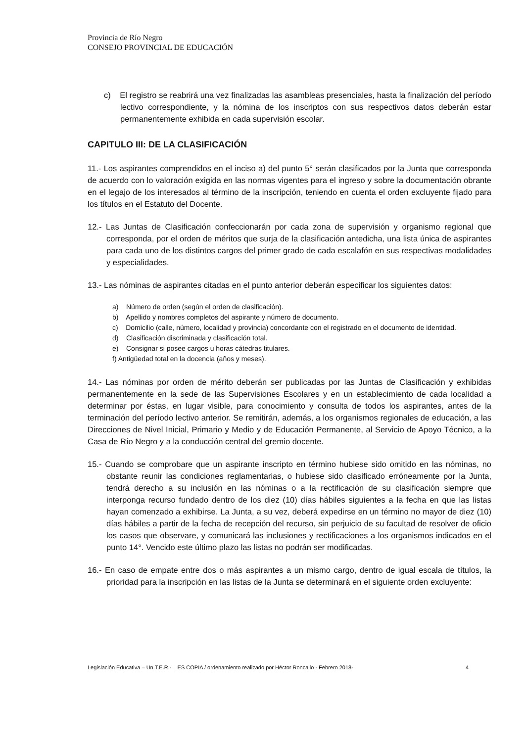Provincia de Río Negro
CONSEJO PROVINCIAL DE EDUCACIÓN
c) El registro se reabrirá una vez finalizadas las asambleas presenciales, hasta la finalización del período lectivo correspondiente, y la nómina de los inscriptos con sus respectivos datos deberán estar permanentemente exhibida en cada supervisión escolar.
CAPITULO III: DE LA CLASIFICACIÓN
11.- Los aspirantes comprendidos en el inciso a) del punto 5° serán clasificados por la Junta que corresponda de acuerdo con lo valoración exigida en las normas vigentes para el ingreso y sobre la documentación obrante en el legajo de los interesados al término de la inscripción, teniendo en cuenta el orden excluyente fijado para los títulos en el Estatuto del Docente.
12.- Las Juntas de Clasificación confeccionarán por cada zona de supervisión y organismo regional que corresponda, por el orden de méritos que surja de la clasificación antedicha, una lista única de aspirantes para cada uno de los distintos cargos del primer grado de cada escalafón en sus respectivas modalidades y especialidades.
13.- Las nóminas de aspirantes citadas en el punto anterior deberán especificar los siguientes datos:
a) Número de orden (según el orden de clasificación).
b) Apellido y nombres completos del aspirante y número de documento.
c) Domicilio (calle, número, localidad y provincia) concordante con el registrado en el documento de identidad.
d) Clasificación discriminada y clasificación total.
e) Consignar si posee cargos u horas cátedras titulares.
f) Antigüedad total en la docencia (años y meses).
14.- Las nóminas por orden de mérito deberán ser publicadas por las Juntas de Clasificación y exhibidas permanentemente en la sede de las Supervisiones Escolares y en un establecimiento de cada localidad a determinar por éstas, en lugar visible, para conocimiento y consulta de todos los aspirantes, antes de la terminación del período lectivo anterior. Se remitirán, además, a los organismos regionales de educación, a las Direcciones de Nivel Inicial, Primario y Medio y de Educación Permanente, al Servicio de Apoyo Técnico, a la Casa de Río Negro y a la conducción central del gremio docente.
15.- Cuando se comprobare que un aspirante inscripto en término hubiese sido omitido en las nóminas, no obstante reunir las condiciones reglamentarias, o hubiese sido clasificado erróneamente por la Junta, tendrá derecho a su inclusión en las nóminas o a la rectificación de su clasificación siempre que interponga recurso fundado dentro de los diez (10) días hábiles siguientes a la fecha en que las listas hayan comenzado a exhibirse. La Junta, a su vez, deberá expedirse en un término no mayor de diez (10) días hábiles a partir de la fecha de recepción del recurso, sin perjuicio de su facultad de resolver de oficio los casos que observare, y comunicará las inclusiones y rectificaciones a los organismos indicados en el punto 14°. Vencido este último plazo las listas no podrán ser modificadas.
16.- En caso de empate entre dos o más aspirantes a un mismo cargo, dentro de igual escala de títulos, la prioridad para la inscripción en las listas de la Junta se determinará en el siguiente orden excluyente:
Legislación Educativa – Un.T.E.R.- ES COPIA / ordenamiento realizado por Héctor Roncallo - Febrero 2018- 4